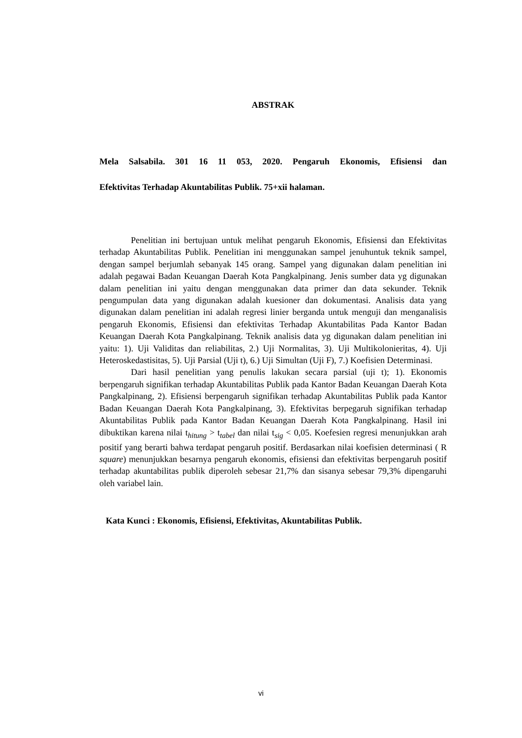ABSTRAK
Mela Salsabila. 301 16 11 053, 2020. Pengaruh Ekonomis, Efisiensi dan
Efektivitas Terhadap Akuntabilitas Publik. 75+xii halaman.
Penelitian ini bertujuan untuk melihat pengaruh Ekonomis, Efisiensi dan Efektivitas terhadap Akuntabilitas Publik. Penelitian ini menggunakan sampel jenuhuntuk teknik sampel, dengan sampel berjumlah sebanyak 145 orang. Sampel yang digunakan dalam penelitian ini adalah pegawai Badan Keuangan Daerah Kota Pangkalpinang. Jenis sumber data yg digunakan dalam penelitian ini yaitu dengan menggunakan data primer dan data sekunder. Teknik pengumpulan data yang digunakan adalah kuesioner dan dokumentasi. Analisis data yang digunakan dalam penelitian ini adalah regresi linier berganda untuk menguji dan menganalisis pengaruh Ekonomis, Efisiensi dan efektivitas Terhadap Akuntabilitas Pada Kantor Badan Keuangan Daerah Kota Pangkalpinang. Teknik analisis data yg digunakan dalam penelitian ini yaitu: 1). Uji Validitas dan reliabilitas, 2.) Uji Normalitas, 3). Uji Multikolonieritas, 4). Uji Heteroskedastisitas, 5). Uji Parsial (Uji t), 6.) Uji Simultan (Uji F), 7.) Koefisien Determinasi.
Dari hasil penelitian yang penulis lakukan secara parsial (uji t); 1). Ekonomis berpengaruh signifikan terhadap Akuntabilitas Publik pada Kantor Badan Keuangan Daerah Kota Pangkalpinang, 2). Efisiensi berpengaruh signifikan terhadap Akuntabilitas Publik pada Kantor Badan Keuangan Daerah Kota Pangkalpinang, 3). Efektivitas berpegaruh signifikan terhadap Akuntabilitas Publik pada Kantor Badan Keuangan Daerah Kota Pangkalpinang. Hasil ini dibuktikan karena nilai t<sub>hitung</sub> > t<sub>tabel</sub> dan nilai t<sub>sig</sub> < 0,05. Koefesien regresi menunjukkan arah positif yang berarti bahwa terdapat pengaruh positif. Berdasarkan nilai koefisien determinasi ( R square) menunjukkan besarnya pengaruh ekonomis, efisiensi dan efektivitas berpengaruh positif terhadap akuntabilitas publik diperoleh sebesar 21,7% dan sisanya sebesar 79,3% dipengaruhi oleh variabel lain.
Kata Kunci : Ekonomis, Efisiensi, Efektivitas, Akuntabilitas Publik.
vi